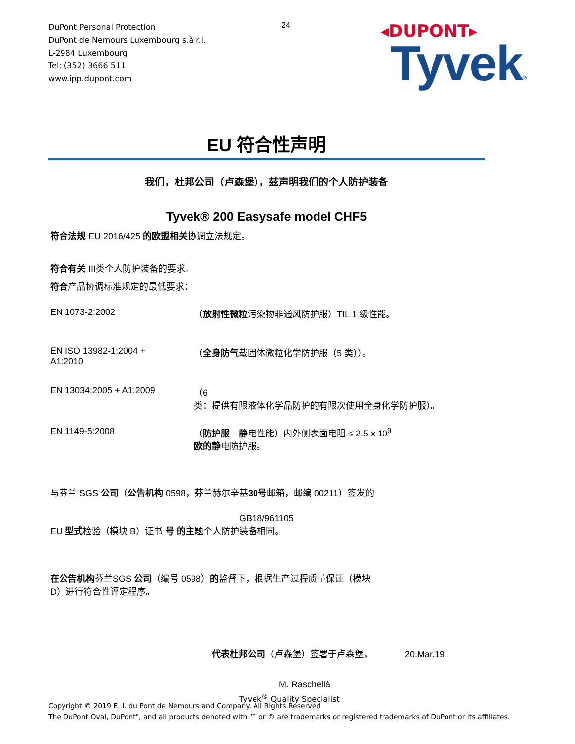DuPont Personal Protection
DuPont de Nemours Luxembourg s.à r.l.
L-2984 Luxembourg
Tel: (352) 3666 511
www.ipp.dupont.com
24
◂DUPONT▸
Tyvek®
EU 符合性声明
我们，杜邦公司（卢森堡），兹声明我们的个人防护装备
Tyvek® 200 Easysafe model CHF5
符合法规 EU 2016/425 的欧盟相关协调立法规定。
符合有关 III类个人防护装备的要求。
符合产品协调标准规定的最低要求：
EN 1073-2:2002 （放射性微粒污染物非通风防护服）TIL 1 级性能。
EN ISO 13982-1:2004 +
A1:2010
（全身防气载固体微粒化学防护服（5 类））。
EN 13034:2005 + A1:2009 （6
类：提供有限液体化学品防护的有限次使用全身化学防护服）。
EN 1149-5:2008 （防护服—静电性能）内外侧表面电阻 ≤ 2.5 x 10<sup>9</sup>
欧的静电防护服。
与芬兰 SGS 公司（公告机构 0598，芬兰赫尔辛基30号邮箱，邮编 00211）签发的
GB18/961105
EU 型式检验（模块 B）证书 号 的主题个人防护装备相同。
在公告机构芬兰SGS 公司（编号 0598）的监督下，根据生产过程质量保证（模块
D）进行符合性评定程序。
代表杜邦公司（卢森堡）签署于卢森堡， 20.Mar.19
M. Raschellà
Tyvek<sup>®</sup> Quality Specialist
Copyright © 2019 E. I. du Pont de Nemours and Company. All Rights Reserved
The DuPont Oval, DuPont", and all products denoted with ™ or © are trademarks or registered trademarks of DuPont or its affiliates.